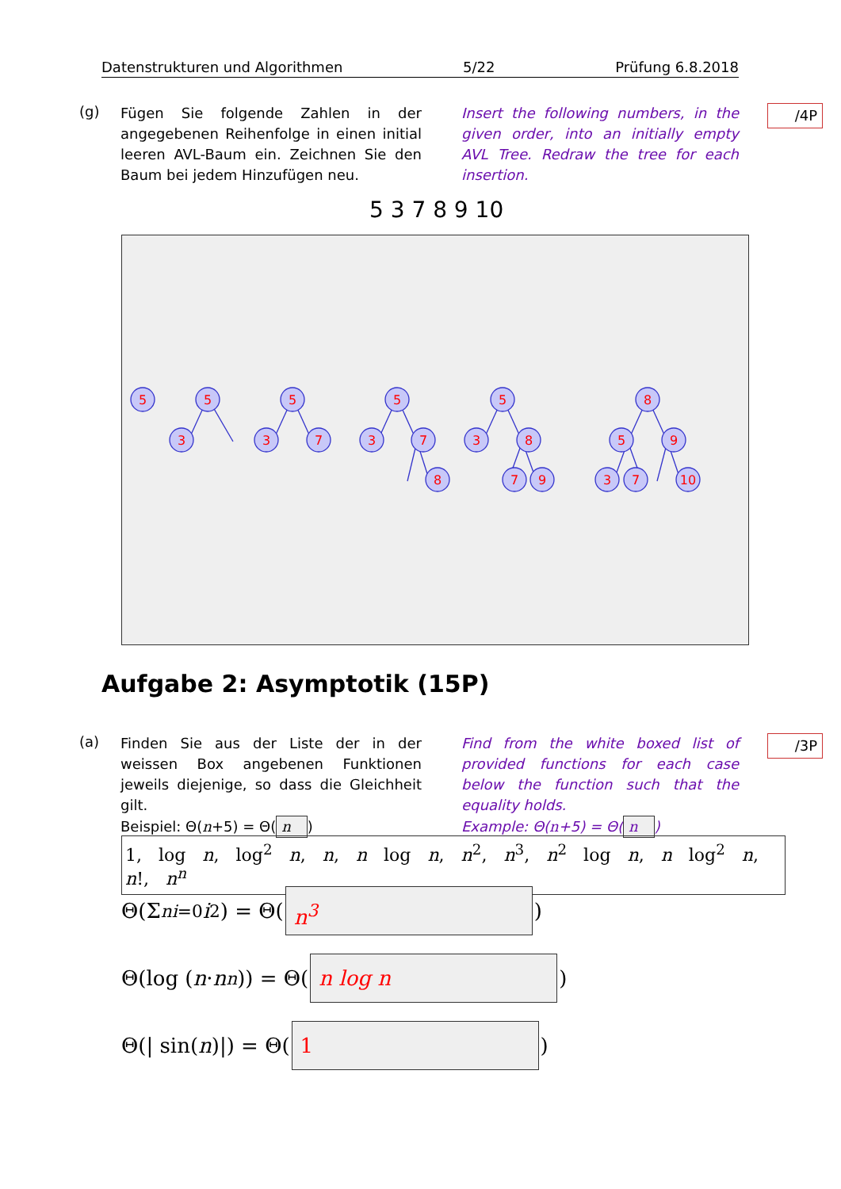Datenstrukturen und Algorithmen 5/22 Prüfung 6.8.2018
(g)
Fügen Sie folgende Zahlen in der angegebenen Reihenfolge in einen initial leeren AVL-Baum ein. Zeichnen Sie den Baum bei jedem Hinzufügen neu.
Insert the following numbers, in the given order, into an initially empty AVL Tree. Redraw the tree for each insertion.
/4P
5 3 7 8 9 10
5
5
3
5
3
7
5
3
7
8
5
3
8
7
9
8
5
9
3
7
10
Aufgabe 2: Asymptotik (15P)
(a)
Finden Sie aus der Liste der in der weissen Box angebenen Funktionen jeweils diejenige, so dass die Gleichheit gilt.
Beispiel: Θ(n+5) = Θ(n)
Find from the white boxed list of provided functions for each case below the function such that the equality holds.
Example: Θ(n+5) = Θ(n)
/3P
1, log n, log<sup>2</sup> n, n, n log n, n<sup>2</sup>, n<sup>3</sup>, n<sup>2</sup> log n, n log<sup>2</sup> n, n!, n<sup>n</sup>
Θ(Σ<sup>n</sup><sub>i=0</sub> i<sup>2</sup>) = Θ(n<sup>3</sup>)
Θ(log (n · n<sup>n</sup>)) = Θ(n log n)
Θ(| sin(n)|) = Θ(1)